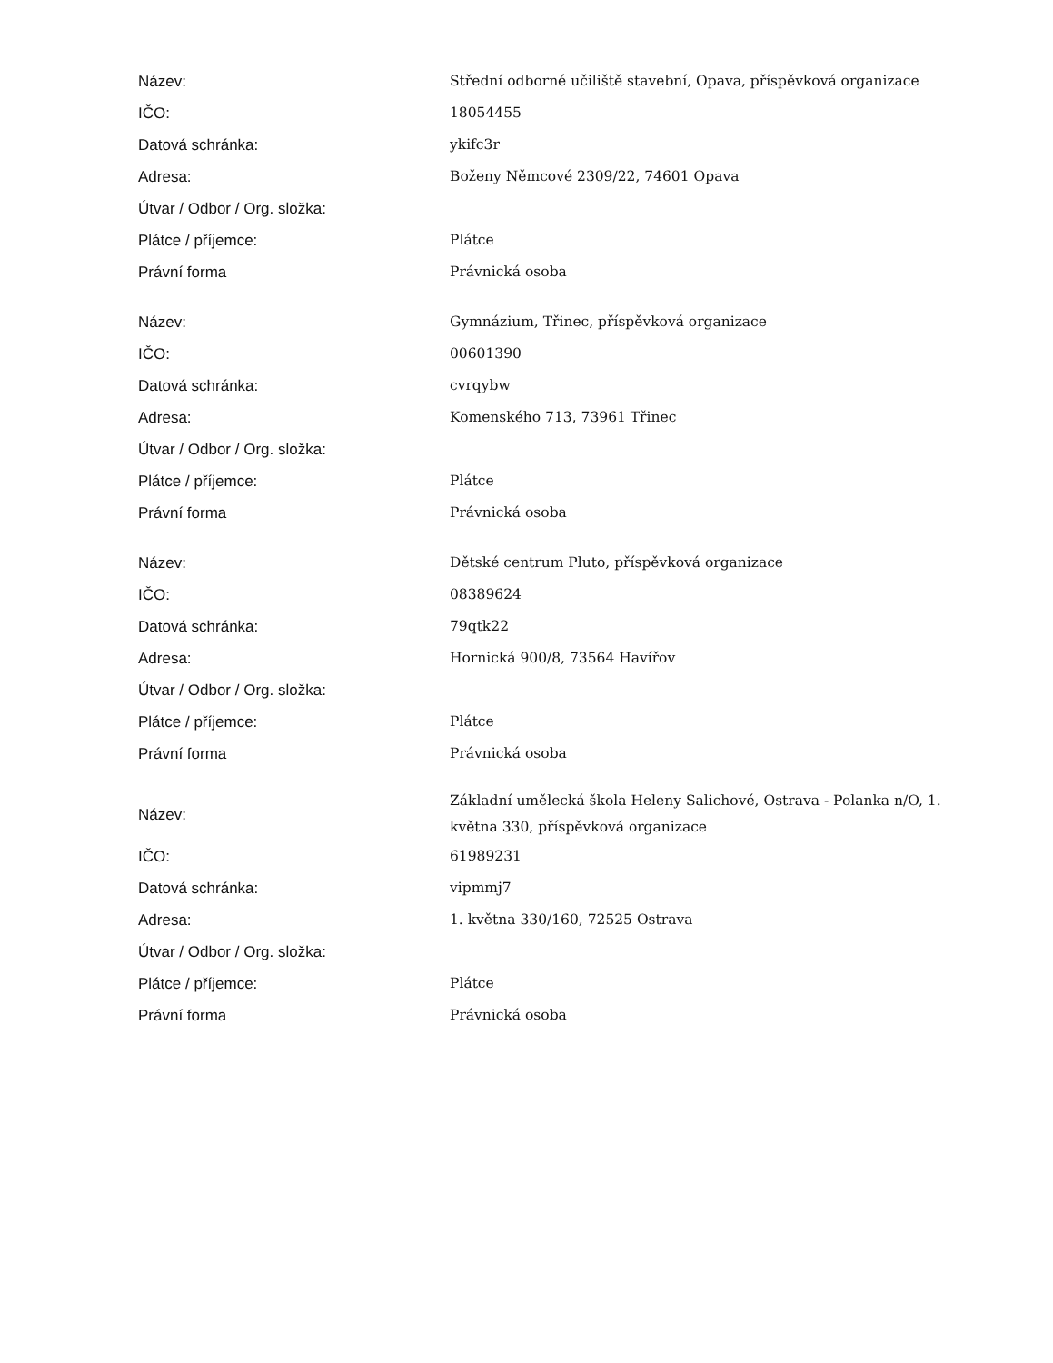| Název: | Střední odborné učiliště stavební, Opava, příspěvková organizace |
| IČO: | 18054455 |
| Datová schránka: | ykifc3r |
| Adresa: | Boženy Němcové 2309/22, 74601 Opava |
| Útvar / Odbor / Org. složka: | |
| Plátce / příjemce: | Plátce |
| Právní forma | Právnická osoba |
| Název: | Gymnázium, Třinec, příspěvková organizace |
| IČO: | 00601390 |
| Datová schránka: | cvrqybw |
| Adresa: | Komenského 713, 73961 Třinec |
| Útvar / Odbor / Org. složka: | |
| Plátce / příjemce: | Plátce |
| Právní forma | Právnická osoba |
| Název: | Dětské centrum Pluto, příspěvková organizace |
| IČO: | 08389624 |
| Datová schránka: | 79qtk22 |
| Adresa: | Hornická 900/8, 73564 Havířov |
| Útvar / Odbor / Org. složka: | |
| Plátce / příjemce: | Plátce |
| Právní forma | Právnická osoba |
| Název: | Základní umělecká škola Heleny Salichové, Ostrava - Polanka n/O, 1. května 330, příspěvková organizace |
| IČO: | 61989231 |
| Datová schránka: | vipmmj7 |
| Adresa: | 1. května 330/160, 72525 Ostrava |
| Útvar / Odbor / Org. složka: | |
| Plátce / příjemce: | Plátce |
| Právní forma | Právnická osoba |